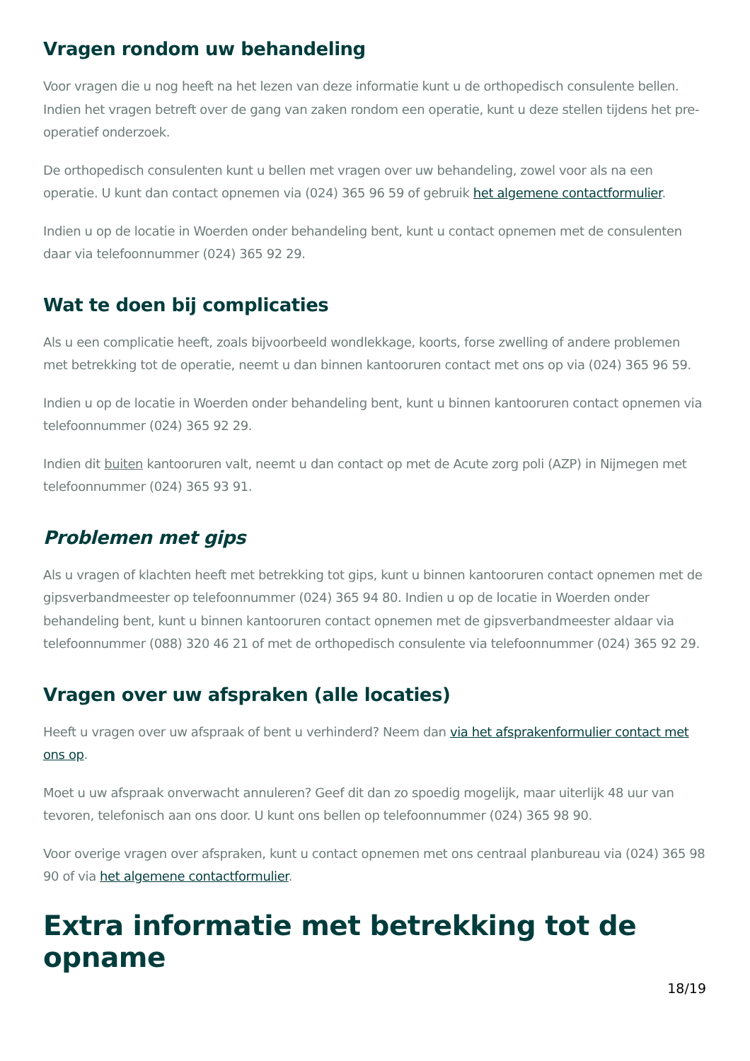Vragen rondom uw behandeling
Voor vragen die u nog heeft na het lezen van deze informatie kunt u de orthopedisch consulente bellen. Indien het vragen betreft over de gang van zaken rondom een operatie, kunt u deze stellen tijdens het pre-operatief onderzoek.
De orthopedisch consulenten kunt u bellen met vragen over uw behandeling, zowel voor als na een operatie. U kunt dan contact opnemen via (024) 365 96 59 of gebruik het algemene contactformulier.
Indien u op de locatie in Woerden onder behandeling bent, kunt u contact opnemen met de consulenten daar via telefoonnummer (024) 365 92 29.
Wat te doen bij complicaties
Als u een complicatie heeft, zoals bijvoorbeeld wondlekkage, koorts, forse zwelling of andere problemen met betrekking tot de operatie, neemt u dan binnen kantooruren contact met ons op via (024) 365 96 59.
Indien u op de locatie in Woerden onder behandeling bent, kunt u binnen kantooruren contact opnemen via telefoonnummer (024) 365 92 29.
Indien dit buiten kantooruren valt, neemt u dan contact op met de Acute zorg poli (AZP) in Nijmegen met telefoonnummer (024) 365 93 91.
Problemen met gips
Als u vragen of klachten heeft met betrekking tot gips, kunt u binnen kantooruren contact opnemen met de gipsverbandmeester op telefoonnummer (024) 365 94 80. Indien u op de locatie in Woerden onder behandeling bent, kunt u binnen kantooruren contact opnemen met de gipsverbandmeester aldaar via telefoonnummer (088) 320 46 21 of met de orthopedisch consulente via telefoonnummer (024) 365 92 29.
Vragen over uw afspraken (alle locaties)
Heeft u vragen over uw afspraak of bent u verhinderd? Neem dan via het afsprakenformulier contact met ons op.
Moet u uw afspraak onverwacht annuleren? Geef dit dan zo spoedig mogelijk, maar uiterlijk 48 uur van tevoren, telefonisch aan ons door. U kunt ons bellen op telefoonnummer (024) 365 98 90.
Voor overige vragen over afspraken, kunt u contact opnemen met ons centraal planbureau via (024) 365 98 90 of via het algemene contactformulier.
Extra informatie met betrekking tot de opname
18/19